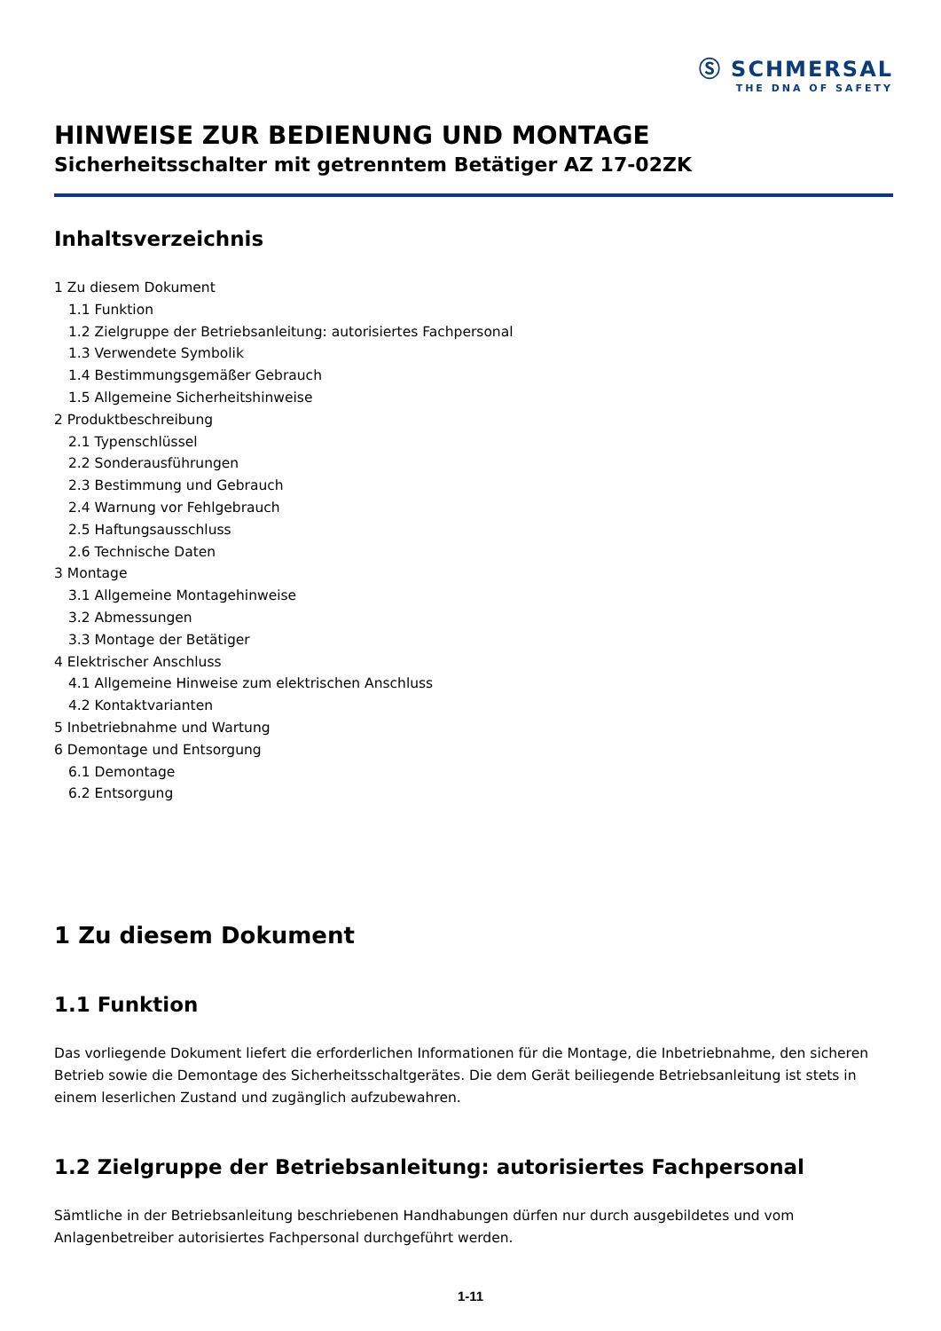Ⓢ SCHMERSAL
THE DNA OF SAFETY
HINWEISE ZUR BEDIENUNG UND MONTAGE
Sicherheitsschalter mit getrenntem Betätiger AZ 17-02ZK
Inhaltsverzeichnis
1 Zu diesem Dokument
1.1 Funktion
1.2 Zielgruppe der Betriebsanleitung: autorisiertes Fachpersonal
1.3 Verwendete Symbolik
1.4 Bestimmungsgemäßer Gebrauch
1.5 Allgemeine Sicherheitshinweise
2 Produktbeschreibung
2.1 Typenschlüssel
2.2 Sonderausführungen
2.3 Bestimmung und Gebrauch
2.4 Warnung vor Fehlgebrauch
2.5 Haftungsausschluss
2.6 Technische Daten
3 Montage
3.1 Allgemeine Montagehinweise
3.2 Abmessungen
3.3 Montage der Betätiger
4 Elektrischer Anschluss
4.1 Allgemeine Hinweise zum elektrischen Anschluss
4.2 Kontaktvarianten
5 Inbetriebnahme und Wartung
6 Demontage und Entsorgung
6.1 Demontage
6.2 Entsorgung
1 Zu diesem Dokument
1.1 Funktion
Das vorliegende Dokument liefert die erforderlichen Informationen für die Montage, die Inbetriebnahme, den sicheren Betrieb sowie die Demontage des Sicherheitsschaltgerätes. Die dem Gerät beiliegende Betriebsanleitung ist stets in einem leserlichen Zustand und zugänglich aufzubewahren.
1.2 Zielgruppe der Betriebsanleitung: autorisiertes Fachpersonal
Sämtliche in der Betriebsanleitung beschriebenen Handhabungen dürfen nur durch ausgebildetes und vom Anlagenbetreiber autorisiertes Fachpersonal durchgeführt werden.
1-11